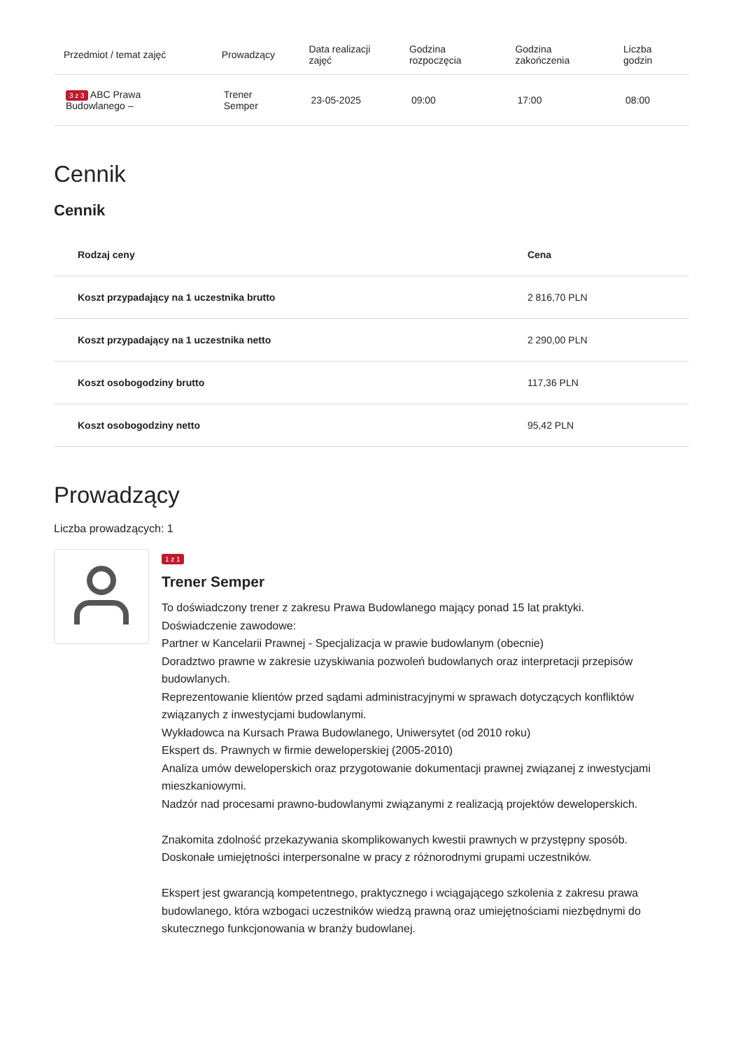| Przedmiot / temat zajęć | Prowadzący | Data realizacji zajęć | Godzina rozpoczęcia | Godzina zakończenia | Liczba godzin |
| --- | --- | --- | --- | --- | --- |
| 3 z 3 ABC Prawa Budowlanego – | Trener Semper | 23-05-2025 | 09:00 | 17:00 | 08:00 |
Cennik
Cennik
| Rodzaj ceny | Cena |
| --- | --- |
| Koszt przypadający na 1 uczestnika brutto | 2 816,70 PLN |
| Koszt przypadający na 1 uczestnika netto | 2 290,00 PLN |
| Koszt osobogodziny brutto | 117,36 PLN |
| Koszt osobogodziny netto | 95,42 PLN |
Prowadzący
Liczba prowadzących: 1
1 z 1
Trener Semper
To doświadczony trener z zakresu Prawa Budowlanego mający ponad 15 lat praktyki.
Doświadczenie zawodowe:
Partner w Kancelarii Prawnej - Specjalizacja w prawie budowlanym (obecnie)
Doradztwo prawne w zakresie uzyskiwania pozwoleń budowlanych oraz interpretacji przepisów budowlanych.
Reprezentowanie klientów przed sądami administracyjnymi w sprawach dotyczących konfliktów związanych z inwestycjami budowlanymi.
Wykładowca na Kursach Prawa Budowlanego, Uniwersytet (od 2010 roku)
Ekspert ds. Prawnych w firmie deweloperskiej (2005-2010)
Analiza umów deweloperskich oraz przygotowanie dokumentacji prawnej związanej z inwestycjami mieszkaniowymi.
Nadzór nad procesami prawno-budowlanymi związanymi z realizacją projektów deweloperskich.
Znakomita zdolność przekazywania skomplikowanych kwestii prawnych w przystępny sposób.
Doskonałe umiejętności interpersonalne w pracy z różnorodnymi grupami uczestników.
Ekspert jest gwarancją kompetentnego, praktycznego i wciągającego szkolenia z zakresu prawa budowlanego, która wzbogaci uczestników wiedzą prawną oraz umiejętnościami niezbędnymi do skutecznego funkcjonowania w branży budowlanej.